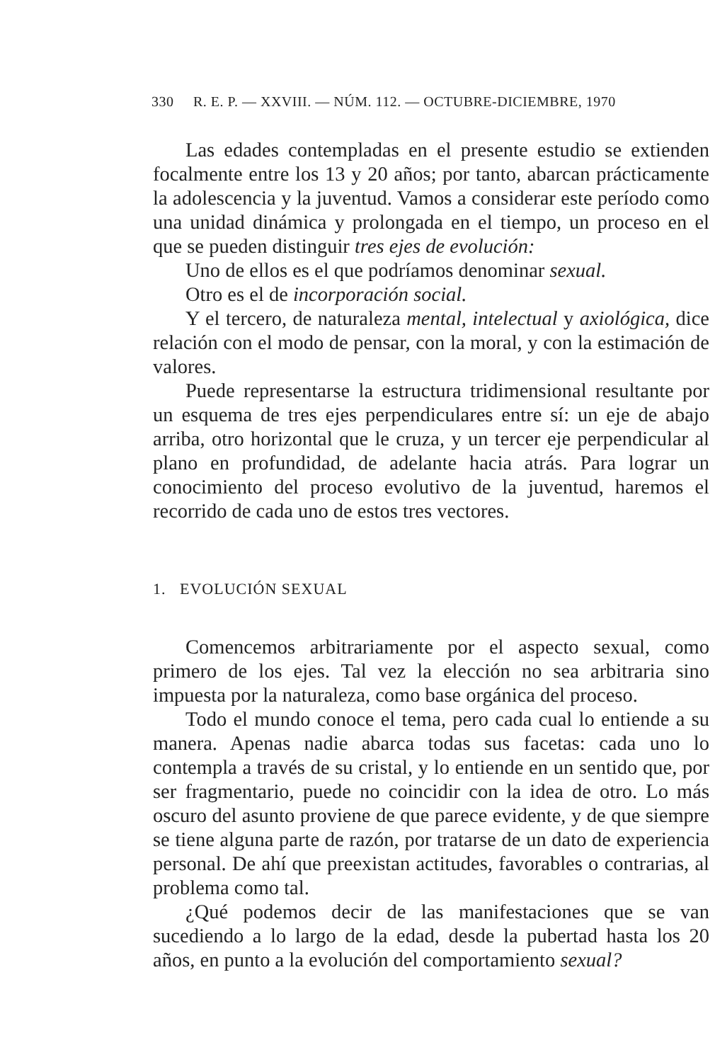330 R. E. P. — XXVIII. — NÚM. 112. — OCTUBRE-DICIEMBRE, 1970
Las edades contempladas en el presente estudio se extienden focalmente entre los 13 y 20 años; por tanto, abarcan prácticamente la adolescencia y la juventud. Vamos a considerar este período como una unidad dinámica y prolongada en el tiempo, un proceso en el que se pueden distinguir tres ejes de evolución:
Uno de ellos es el que podríamos denominar sexual.
Otro es el de incorporación social.
Y el tercero, de naturaleza mental, intelectual y axiológica, dice relación con el modo de pensar, con la moral, y con la estimación de valores.
Puede representarse la estructura tridimensional resultante por un esquema de tres ejes perpendiculares entre sí: un eje de abajo arriba, otro horizontal que le cruza, y un tercer eje perpendicular al plano en profundidad, de adelante hacia atrás. Para lograr un conocimiento del proceso evolutivo de la juventud, haremos el recorrido de cada uno de estos tres vectores.
1. EVOLUCIÓN SEXUAL
Comencemos arbitrariamente por el aspecto sexual, como primero de los ejes. Tal vez la elección no sea arbitraria sino impuesta por la naturaleza, como base orgánica del proceso.
Todo el mundo conoce el tema, pero cada cual lo entiende a su manera. Apenas nadie abarca todas sus facetas: cada uno lo contempla a través de su cristal, y lo entiende en un sentido que, por ser fragmentario, puede no coincidir con la idea de otro. Lo más oscuro del asunto proviene de que parece evidente, y de que siempre se tiene alguna parte de razón, por tratarse de un dato de experiencia personal. De ahí que preexistan actitudes, favorables o contrarias, al problema como tal.
¿Qué podemos decir de las manifestaciones que se van sucediendo a lo largo de la edad, desde la pubertad hasta los 20 años, en punto a la evolución del comportamiento sexual?